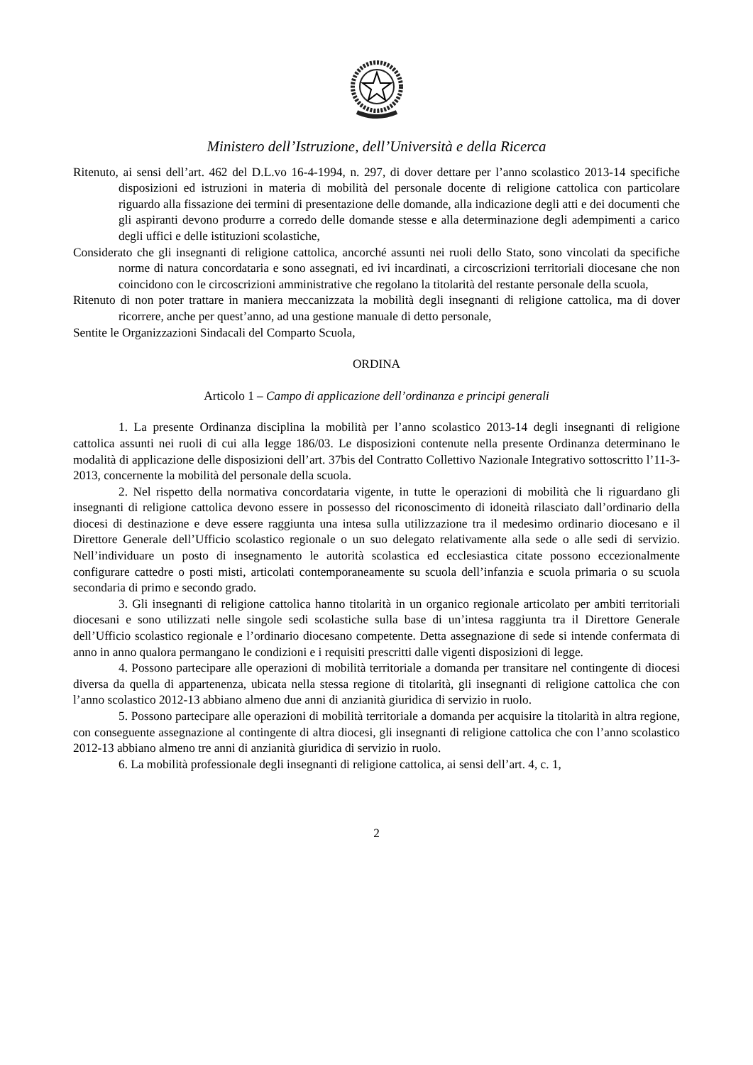Ministero dell’Istruzione, dell’Università e della Ricerca
Ritenuto, ai sensi dell’art. 462 del D.L.vo 16-4-1994, n. 297, di dover dettare per l’anno scolastico 2013-14 specifiche disposizioni ed istruzioni in materia di mobilità del personale docente di religione cattolica con particolare riguardo alla fissazione dei termini di presentazione delle domande, alla indicazione degli atti e dei documenti che gli aspiranti devono produrre a corredo delle domande stesse e alla determinazione degli adempimenti a carico degli uffici e delle istituzioni scolastiche,
Considerato che gli insegnanti di religione cattolica, ancorché assunti nei ruoli dello Stato, sono vincolati da specifiche norme di natura concordataria e sono assegnati, ed ivi incardinati, a circoscrizioni territoriali diocesane che non coincidono con le circoscrizioni amministrative che regolano la titolarità del restante personale della scuola,
Ritenuto di non poter trattare in maniera meccanizzata la mobilità degli insegnanti di religione cattolica, ma di dover ricorrere, anche per quest’anno, ad una gestione manuale di detto personale,
Sentite le Organizzazioni Sindacali del Comparto Scuola,
ORDINA
Articolo 1 – Campo di applicazione dell’ordinanza e principi generali
1. La presente Ordinanza disciplina la mobilità per l’anno scolastico 2013-14 degli insegnanti di religione cattolica assunti nei ruoli di cui alla legge 186/03. Le disposizioni contenute nella presente Ordinanza determinano le modalità di applicazione delle disposizioni dell’art. 37bis del Contratto Collettivo Nazionale Integrativo sottoscritto l’11-3-2013, concernente la mobilità del personale della scuola.
2. Nel rispetto della normativa concordataria vigente, in tutte le operazioni di mobilità che li riguardano gli insegnanti di religione cattolica devono essere in possesso del riconoscimento di idoneità rilasciato dall’ordinario della diocesi di destinazione e deve essere raggiunta una intesa sulla utilizzazione tra il medesimo ordinario diocesano e il Direttore Generale dell’Ufficio scolastico regionale o un suo delegato relativamente alla sede o alle sedi di servizio. Nell’individuare un posto di insegnamento le autorità scolastica ed ecclesiastica citate possono eccezionalmente configurare cattedre o posti misti, articolati contemporaneamente su scuola dell’infanzia e scuola primaria o su scuola secondaria di primo e secondo grado.
3. Gli insegnanti di religione cattolica hanno titolarità in un organico regionale articolato per ambiti territoriali diocesani e sono utilizzati nelle singole sedi scolastiche sulla base di un’intesa raggiunta tra il Direttore Generale dell’Ufficio scolastico regionale e l’ordinario diocesano competente. Detta assegnazione di sede si intende confermata di anno in anno qualora permangano le condizioni e i requisiti prescritti dalle vigenti disposizioni di legge.
4. Possono partecipare alle operazioni di mobilità territoriale a domanda per transitare nel contingente di diocesi diversa da quella di appartenenza, ubicata nella stessa regione di titolarità, gli insegnanti di religione cattolica che con l’anno scolastico 2012-13 abbiano almeno due anni di anzianità giuridica di servizio in ruolo.
5. Possono partecipare alle operazioni di mobilità territoriale a domanda per acquisire la titolarità in altra regione, con conseguente assegnazione al contingente di altra diocesi, gli insegnanti di religione cattolica che con l’anno scolastico 2012-13 abbiano almeno tre anni di anzianità giuridica di servizio in ruolo.
6. La mobilità professionale degli insegnanti di religione cattolica, ai sensi dell’art. 4, c. 1,
2